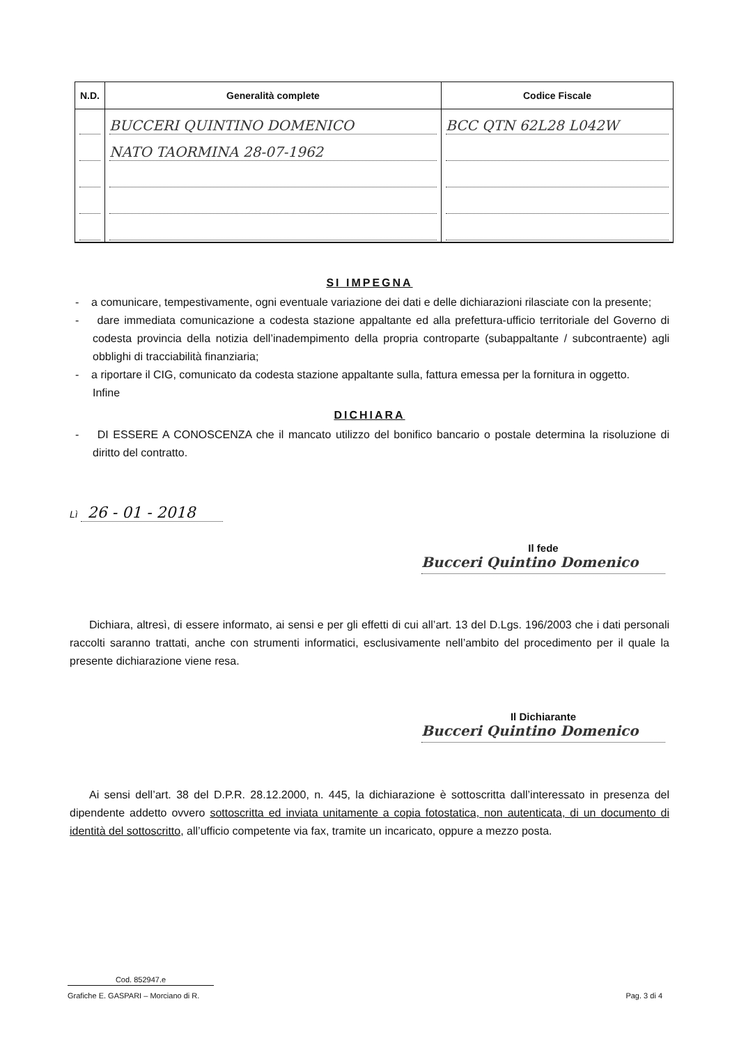| N.D. | Generalità complete | Codice Fiscale |
| --- | --- | --- |
| | BUCCERI QUINTINO DOMENICO | BCC QTN 62L28 L042W |
| | NATO TAORMINA 28-07-1962 | |
SI IMPEGNA
- a comunicare, tempestivamente, ogni eventuale variazione dei dati e delle dichiarazioni rilasciate con la presente;
- dare immediata comunicazione a codesta stazione appaltante ed alla prefettura-ufficio territoriale del Governo di codesta provincia della notizia dell’inadempimento della propria controparte (subappaltante / subcontraente) agli obblighi di tracciabilità finanziaria;
- a riportare il CIG, comunicato da codesta stazione appaltante sulla, fattura emessa per la fornitura in oggetto.
Infine
DICHIARA
- DI ESSERE A CONOSCENZA che il mancato utilizzo del bonifico bancario o postale determina la risoluzione di diritto del contratto.
Lì 26 - 01 - 2018
Il fede
Bucceri Quintino Domenico
Dichiara, altresì, di essere informato, ai sensi e per gli effetti di cui all’art. 13 del D.Lgs. 196/2003 che i dati personali raccolti saranno trattati, anche con strumenti informatici, esclusivamente nell’ambito del procedimento per il quale la presente dichiarazione viene resa.
Il Dichiarante
Bucceri Quintino Domenico
Ai sensi dell’art. 38 del D.P.R. 28.12.2000, n. 445, la dichiarazione è sottoscritta dall’interessato in presenza del dipendente addetto ovvero sottoscritta ed inviata unitamente a copia fotostatica, non autenticata, di un documento di identità del sottoscritto, all’ufficio competente via fax, tramite un incaricato, oppure a mezzo posta.
Cod. 852947.e
Grafiche E. GASPARI – Morciano di R. Pag. 3 di 4